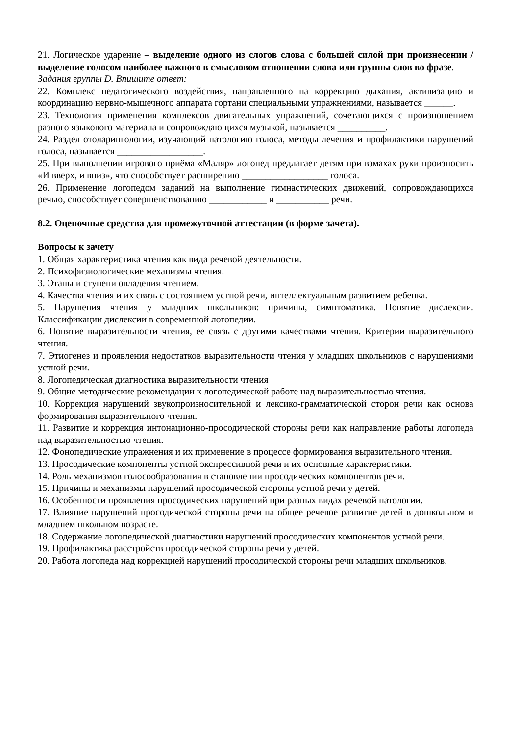21. Логическое ударение – выделение одного из слогов слова с большей силой при произнесении / выделение голосом наиболее важного в смысловом отношении слова или группы слов во фразе.
Задания группы D. Впишите ответ:
22. Комплекс педагогического воздействия, направленного на коррекцию дыхания, активизацию и координацию нервно-мышечного аппарата гортани специальными упражнениями, называется ______.
23. Технология применения комплексов двигательных упражнений, сочетающихся с произношением разного языкового материала и сопровождающихся музыкой, называется __________.
24. Раздел отоларингологии, изучающий патологию голоса, методы лечения и профилактики нарушений голоса, называется __________________.
25. При выполнении игрового приёма «Маляр» логопед предлагает детям при взмахах руки произносить «И вверх, и вниз», что способствует расширению __________________ голоса.
26. Применение логопедом заданий на выполнение гимнастических движений, сопровождающихся речью, способствует совершенствованию ____________ и ___________ речи.
8.2. Оценочные средства для промежуточной аттестации (в форме зачета).
Вопросы к зачету
1. Общая характеристика чтения как вида речевой деятельности.
2. Психофизиологические механизмы чтения.
3. Этапы и ступени овладения чтением.
4. Качества чтения и их связь с состоянием устной речи, интеллектуальным развитием ребенка.
5. Нарушения чтения у младших школьников: причины, симптоматика. Понятие дислексии. Классификации дислексии в современной логопедии.
6. Понятие выразительности чтения, ее связь с другими качествами чтения. Критерии выразительного чтения.
7. Этиогенез и проявления недостатков выразительности чтения у младших школьников с нарушениями устной речи.
8. Логопедическая диагностика выразительности чтения
9. Общие методические рекомендации к логопедической работе над выразительностью чтения.
10. Коррекция нарушений звукопроизносительной и лексико-грамматической сторон речи как основа формирования выразительного чтения.
11. Развитие и коррекция интонационно-просодической стороны речи как направление работы логопеда над выразительностью чтения.
12. Фонопедические упражнения и их применение в процессе формирования выразительного чтения.
13. Просодические компоненты устной экспрессивной речи и их основные характеристики.
14. Роль механизмов голосообразования в становлении просодических компонентов речи.
15. Причины и механизмы нарушений просодической стороны устной речи у детей.
16. Особенности проявления просодических нарушений при разных видах речевой патологии.
17. Влияние нарушений просодической стороны речи на общее речевое развитие детей в дошкольном и младшем школьном возрасте.
18. Содержание логопедической диагностики нарушений просодических компонентов устной речи.
19. Профилактика расстройств просодической стороны речи у детей.
20. Работа логопеда над коррекцией нарушений просодической стороны речи младших школьников.